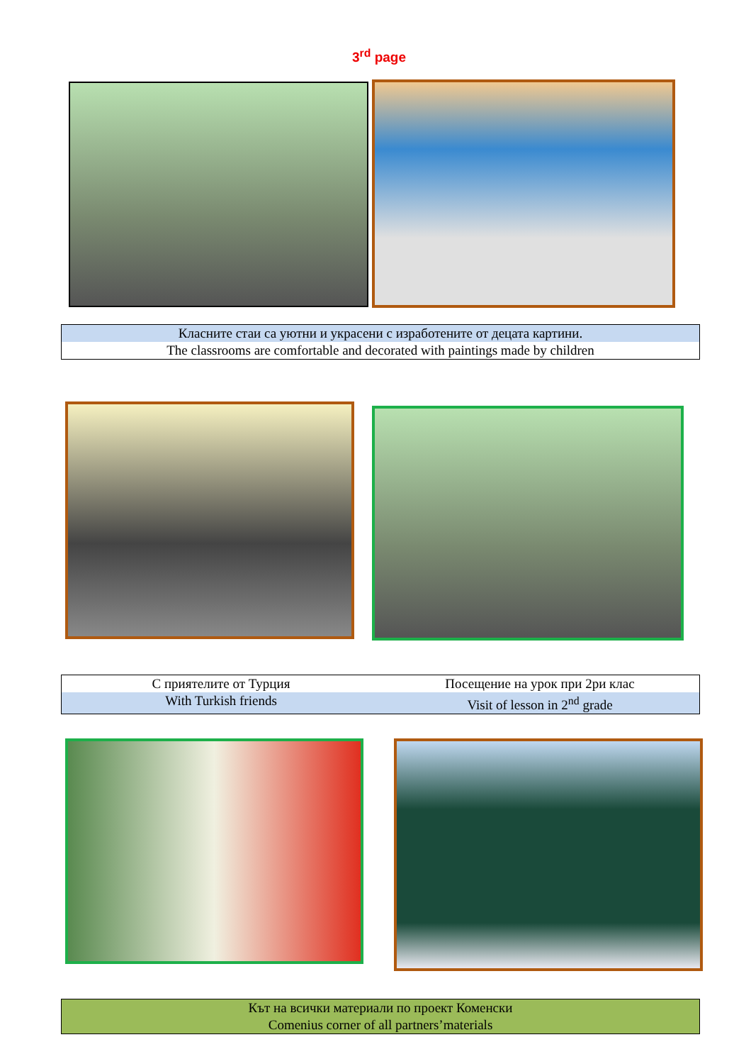3<sup>rd</sup> page
Класните стаи са уютни и украсени с изработените от децата картини.
The classrooms are comfortable and decorated with paintings made by children
С приятелите от Турция Посещение на урок при 2ри клас
With Turkish friends Visit of lesson in 2<sup>nd</sup> grade
Кът на всички материали по проект Коменски
Comenius corner of all partners’materials